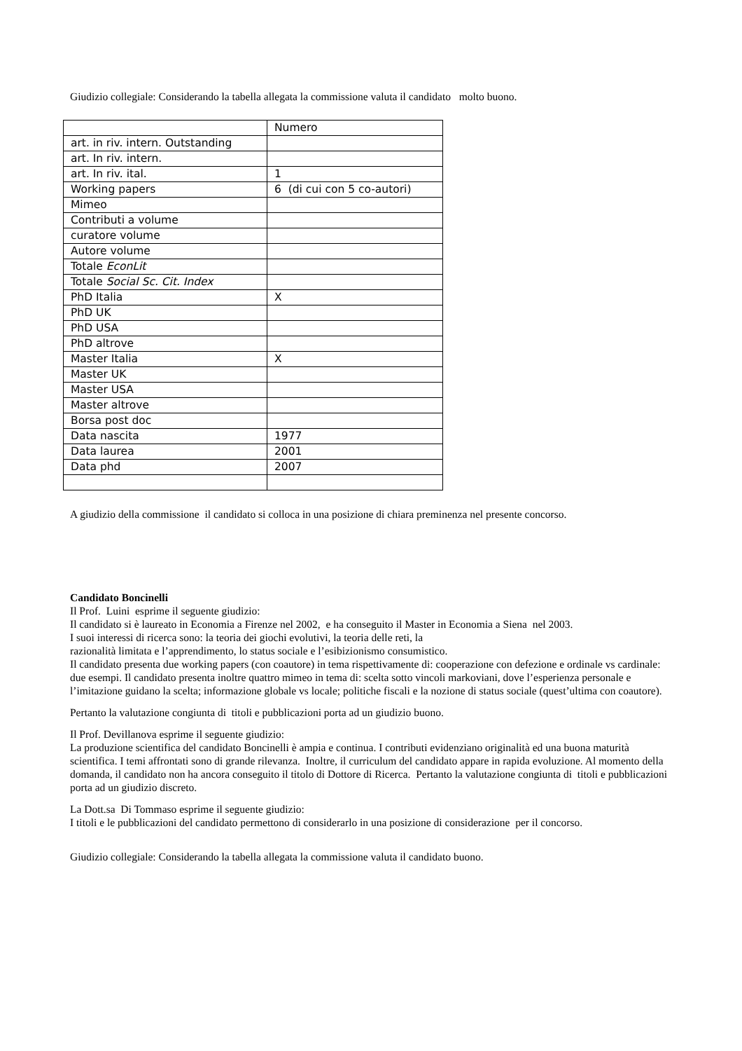Giudizio collegiale: Considerando la tabella allegata la commissione valuta il candidato molto buono.
| | Numero |
| art. in riv. intern. Outstanding | |
| art. In riv. intern. | |
| art. In riv. ital. | 1 |
| Working papers | 6 (di cui con 5 co-autori) |
| Mimeo | |
| Contributi a volume | |
| curatore volume | |
| Autore volume | |
| Totale EconLit | |
| Totale Social Sc. Cit. Index | |
| PhD Italia | X |
| PhD UK | |
| PhD USA | |
| PhD altrove | |
| Master Italia | X |
| Master UK | |
| Master USA | |
| Master altrove | |
| Borsa post doc | |
| Data nascita | 1977 |
| Data laurea | 2001 |
| Data phd | 2007 |
A giudizio della commissione il candidato si colloca in una posizione di chiara preminenza nel presente concorso.
Candidato Boncinelli
Il Prof. Luini esprime il seguente giudizio:
Il candidato si è laureato in Economia a Firenze nel 2002, e ha conseguito il Master in Economia a Siena nel 2003.
I suoi interessi di ricerca sono: la teoria dei giochi evolutivi, la teoria delle reti, la
razionalità limitata e l’apprendimento, lo status sociale e l’esibizionismo consumistico.
Il candidato presenta due working papers (con coautore) in tema rispettivamente di: cooperazione con defezione e ordinale vs cardinale: due esempi. Il candidato presenta inoltre quattro mimeo in tema di: scelta sotto vincoli markoviani, dove l’esperienza personale e l’imitazione guidano la scelta; informazione globale vs locale; politiche fiscali e la nozione di status sociale (quest’ultima con coautore).
Pertanto la valutazione congiunta di titoli e pubblicazioni porta ad un giudizio buono.
Il Prof. Devillanova esprime il seguente giudizio:
La produzione scientifica del candidato Boncinelli è ampia e continua. I contributi evidenziano originalità ed una buona maturità scientifica. I temi affrontati sono di grande rilevanza. Inoltre, il curriculum del candidato appare in rapida evoluzione. Al momento della domanda, il candidato non ha ancora conseguito il titolo di Dottore di Ricerca. Pertanto la valutazione congiunta di titoli e pubblicazioni porta ad un giudizio discreto.
La Dott.sa Di Tommaso esprime il seguente giudizio:
I titoli e le pubblicazioni del candidato permettono di considerarlo in una posizione di considerazione per il concorso.
Giudizio collegiale: Considerando la tabella allegata la commissione valuta il candidato buono.